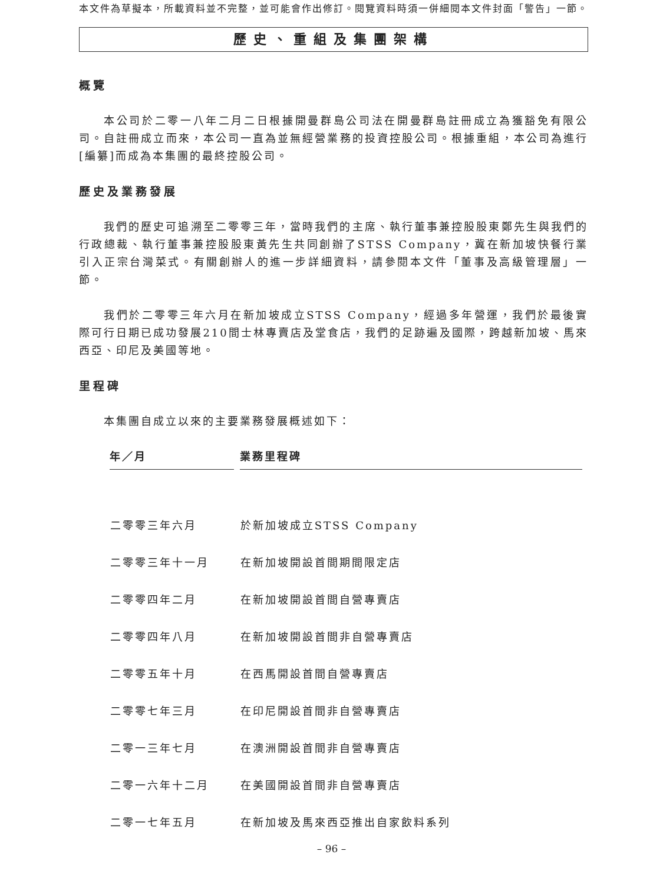本文件為草擬本，所載資料並不完整，並可能會作出修訂。閱覽資料時須一併細閱本文件封面「警告」一節。
歷史、重組及集團架構
概覽
本公司於二零一八年二月二日根據開曼群島公司法在開曼群島註冊成立為獲豁免有限公司。自註冊成立而來，本公司一直為並無經營業務的投資控股公司。根據重組，本公司為進行[編纂]而成為本集團的最終控股公司。
歷史及業務發展
我們的歷史可追溯至二零零三年，當時我們的主席、執行董事兼控股股東鄭先生與我們的行政總裁、執行董事兼控股股東黃先生共同創辦了STSS Company，冀在新加坡快餐行業引入正宗台灣菜式。有關創辦人的進一步詳細資料，請參閱本文件「董事及高級管理層」一節。
我們於二零零三年六月在新加坡成立STSS Company，經過多年營運，我們於最後實際可行日期已成功發展210間士林專賣店及堂食店，我們的足跡遍及國際，跨越新加坡、馬來西亞、印尼及美國等地。
里程碑
本集團自成立以來的主要業務發展概述如下：
| 年／月 | 業務里程碑 |
| --- | --- |
| 二零零三年六月 | 於新加坡成立STSS Company |
| 二零零三年十一月 | 在新加坡開設首間期間限定店 |
| 二零零四年二月 | 在新加坡開設首間自營專賣店 |
| 二零零四年八月 | 在新加坡開設首間非自營專賣店 |
| 二零零五年十月 | 在西馬開設首間自營專賣店 |
| 二零零七年三月 | 在印尼開設首間非自營專賣店 |
| 二零一三年七月 | 在澳洲開設首間非自營專賣店 |
| 二零一六年十二月 | 在美國開設首間非自營專賣店 |
| 二零一七年五月 | 在新加坡及馬來西亞推出自家飲料系列 |
– 96 –